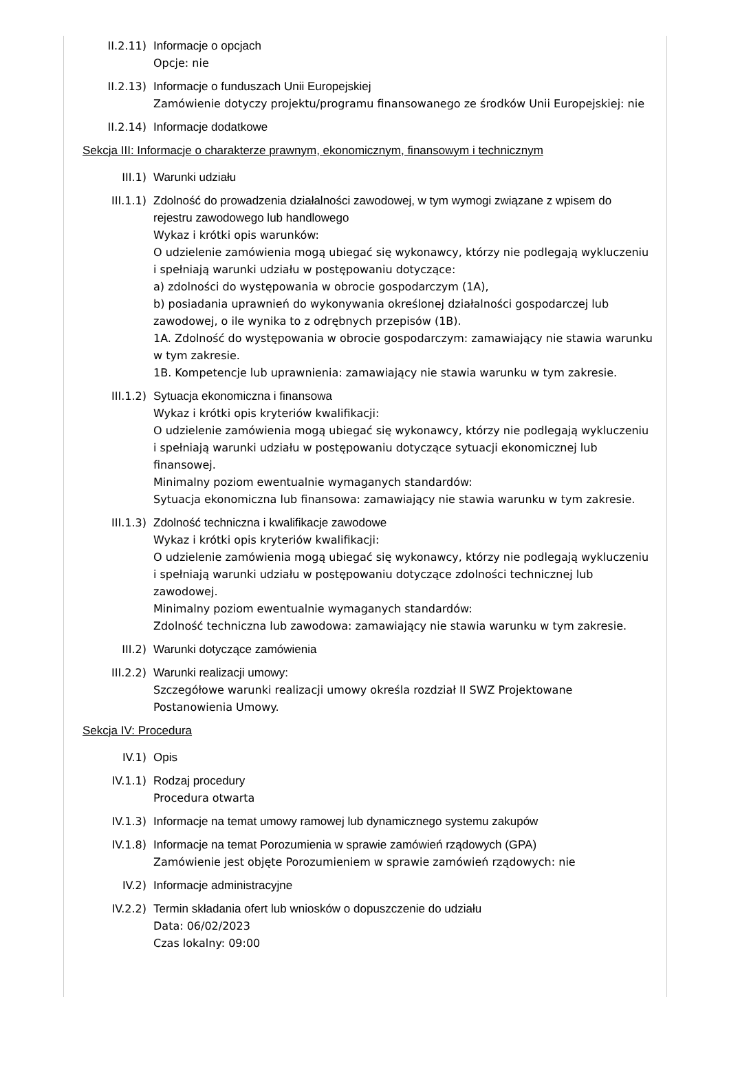II.2.11) Informacje o opcjach
Opcje: nie
II.2.13) Informacje o funduszach Unii Europejskiej
Zamówienie dotyczy projektu/programu finansowanego ze środków Unii Europejskiej: nie
II.2.14) Informacje dodatkowe
Sekcja III: Informacje o charakterze prawnym, ekonomicznym, finansowym i technicznym
III.1) Warunki udziału
III.1.1) Zdolność do prowadzenia działalności zawodowej, w tym wymogi związane z wpisem do rejestru zawodowego lub handlowego
Wykaz i krótki opis warunków:
O udzielenie zamówienia mogą ubiegać się wykonawcy, którzy nie podlegają wykluczeniu i spełniają warunki udziału w postępowaniu dotyczące:
a) zdolności do występowania w obrocie gospodarczym (1A),
b) posiadania uprawnień do wykonywania określonej działalności gospodarczej lub zawodowej, o ile wynika to z odrębnych przepisów (1B).
1A. Zdolność do występowania w obrocie gospodarczym: zamawiający nie stawia warunku w tym zakresie.
1B. Kompetencje lub uprawnienia: zamawiający nie stawia warunku w tym zakresie.
III.1.2) Sytuacja ekonomiczna i finansowa
Wykaz i krótki opis kryteriów kwalifikacji:
O udzielenie zamówienia mogą ubiegać się wykonawcy, którzy nie podlegają wykluczeniu i spełniają warunki udziału w postępowaniu dotyczące sytuacji ekonomicznej lub finansowej.
Minimalny poziom ewentualnie wymaganych standardów:
Sytuacja ekonomiczna lub finansowa: zamawiający nie stawia warunku w tym zakresie.
III.1.3) Zdolność techniczna i kwalifikacje zawodowe
Wykaz i krótki opis kryteriów kwalifikacji:
O udzielenie zamówienia mogą ubiegać się wykonawcy, którzy nie podlegają wykluczeniu i spełniają warunki udziału w postępowaniu dotyczące zdolności technicznej lub zawodowej.
Minimalny poziom ewentualnie wymaganych standardów:
Zdolność techniczna lub zawodowa: zamawiający nie stawia warunku w tym zakresie.
III.2) Warunki dotyczące zamówienia
III.2.2) Warunki realizacji umowy:
Szczegółowe warunki realizacji umowy określa rozdział II SWZ Projektowane Postanowienia Umowy.
Sekcja IV: Procedura
IV.1) Opis
IV.1.1) Rodzaj procedury
Procedura otwarta
IV.1.3) Informacje na temat umowy ramowej lub dynamicznego systemu zakupów
IV.1.8) Informacje na temat Porozumienia w sprawie zamówień rządowych (GPA)
Zamówienie jest objęte Porozumieniem w sprawie zamówień rządowych: nie
IV.2) Informacje administracyjne
IV.2.2) Termin składania ofert lub wniosków o dopuszczenie do udziału
Data: 06/02/2023
Czas lokalny: 09:00